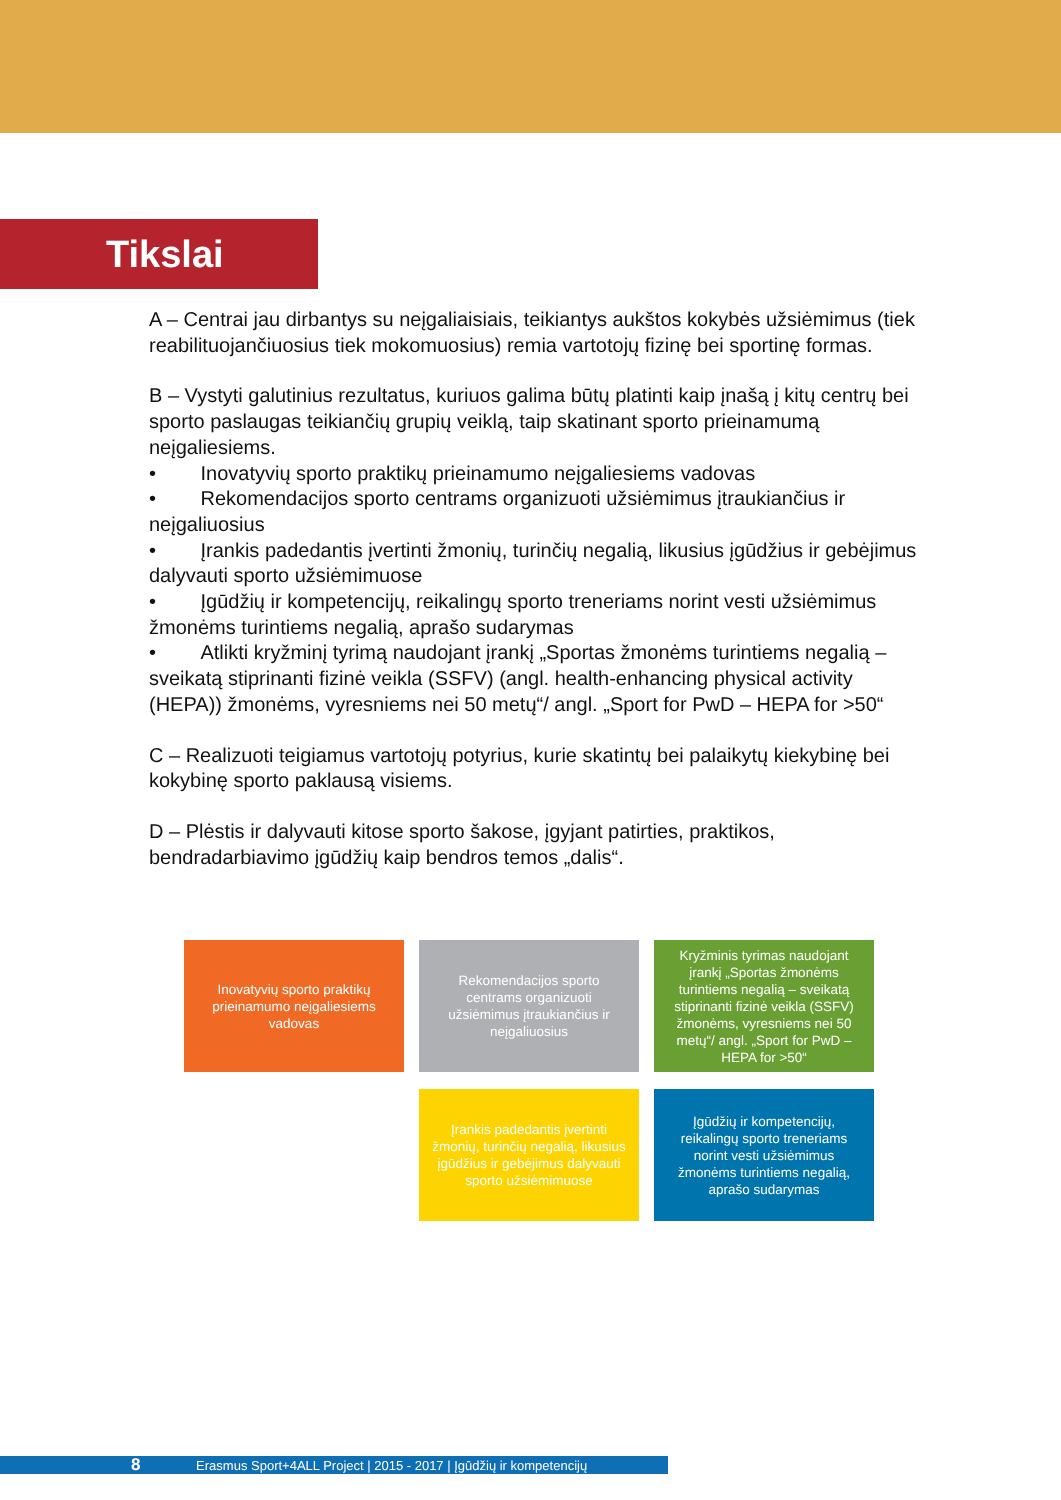Tikslai
A – Centrai jau dirbantys su neįgaliaisiais, teikiantys aukštos kokybės užsiėmimus (tiek reabilituojančiuosius tiek mokomuosius) remia vartotojų fizinę bei sportinę formas.
B – Vystyti galutinius rezultatus, kuriuos galima būtų platinti kaip įnašą į kitų centrų bei sporto paslaugas teikiančių grupių veiklą, taip skatinant sporto prieinamumą neįgaliesiems.
• Inovatyvių sporto praktikų prieinamumo neįgaliesiems vadovas
• Rekomendacijos sporto centrams organizuoti užsiėmimus įtraukiančius ir neįgaliuosius
• Įrankis padedantis įvertinti žmonių, turinčių negalią, likusius įgūdžius ir gebėjimus dalyvauti sporto užsiėmimuose
• Įgūdžių ir kompetencijų, reikalingų sporto treneriams norint vesti užsiėmimus žmonėms turintiems negalią, aprašo sudarymas
• Atlikti kryžminį tyrimą naudojant įrankį „Sportas žmonėms turintiems negalią – sveikatą stiprinanti fizinė veikla (SSFV) (angl. health-enhancing physical activity (HEPA)) žmonėms, vyresniems nei 50 metų“/ angl. „Sport for PwD – HEPA for >50“
C – Realizuoti teigiamus vartotojų potyrius, kurie skatintų bei palaikytų kiekybinę bei kokybinę sporto paklausą visiems.
D – Plėstis ir dalyvauti kitose sporto šakose, įgyjant patirties, praktikos, bendradarbiavimo įgūdžių kaip bendros temos „dalis“.
Inovatyvių sporto praktikų prieinamumo neįgaliesiems vadovas
Rekomendacijos sporto centrams organizuoti užsiėmimus įtraukiančius ir neįgaliuosius
Kryžminis tyrimas naudojant įrankį „Sportas žmonėms turintiems negalią – sveikatą stiprinanti fizinė veikla (SSFV) žmonėms, vyresniems nei 50 metų“/ angl. „Sport for PwD – HEPA for >50“
Įrankis padedantis įvertinti žmonių, turinčių negalią, likusius įgūdžius ir gebėjimus dalyvauti sporto užsiėmimuose
Įgūdžių ir kompetencijų, reikalingų sporto treneriams norint vesti užsiėmimus žmonėms turintiems negalią, aprašo sudarymas
8 Erasmus Sport+4ALL Project | 2015 - 2017 | Įgūdžių ir kompetencijų